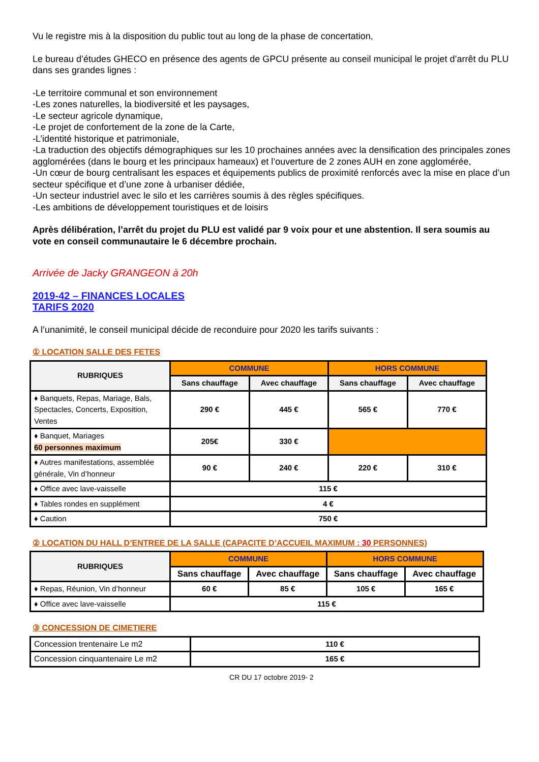Vu le registre mis à la disposition du public tout au long de la phase de concertation,
Le bureau d’études GHECO en présence des agents de GPCU présente au conseil municipal le projet d’arrêt du PLU dans ses grandes lignes :
-Le territoire communal et son environnement
-Les zones naturelles, la biodiversité et les paysages,
-Le secteur agricole dynamique,
-Le projet de confortement de la zone de la Carte,
-L’identité historique et patrimoniale,
-La traduction des objectifs démographiques sur les 10 prochaines années avec la densification des principales zones agglomérées (dans le bourg et les principaux hameaux) et l’ouverture de 2 zones AUH en zone agglomérée,
-Un cœur de bourg centralisant les espaces et équipements publics de proximité renforcés avec la mise en place d’un secteur spécifique et d’une zone à urbaniser dédiée,
-Un secteur industriel avec le silo et les carrières soumis à des règles spécifiques.
-Les ambitions de développement touristiques et de loisirs
Après délibération, l’arrêt du projet du PLU est validé par 9 voix pour et une abstention. Il sera soumis au vote en conseil communautaire le 6 décembre prochain.
Arrivée de Jacky GRANGEON à 20h
2019-42 – FINANCES LOCALES
TARIFS 2020
A l’unanimité, le conseil municipal décide de reconduire pour 2020 les tarifs suivants :
① LOCATION SALLE DES FETES
| RUBRIQUES | COMMUNE | | HORS COMMUNE | |
| --- | --- | --- | --- | --- |
| | Sans chauffage | Avec chauffage | Sans chauffage | Avec chauffage |
| ♦ Banquets, Repas, Mariage, Bals, Spectacles, Concerts, Exposition, Ventes | 290 € | 445 € | 565 € | 770 € |
| ♦ Banquet, Mariages 60 personnes maximum | 205€ | 330 € | | |
| ♦ Autres manifestations, assemblée générale, Vin d’honneur | 90 € | 240 € | 220 € | 310 € |
| ♦ Office avec lave-vaisselle | 115 € | | | |
| ♦ Tables rondes en supplément | 4 € | | | |
| ♦ Caution | 750 € | | | |
② LOCATION DU HALL D’ENTREE DE LA SALLE (CAPACITE D’ACCUEIL MAXIMUM : 30 PERSONNES)
| RUBRIQUES | COMMUNE | | HORS COMMUNE | |
| --- | --- | --- | --- | --- |
| | Sans chauffage | Avec chauffage | Sans chauffage | Avec chauffage |
| ♦ Repas, Réunion, Vin d’honneur | 60 € | 85 € | 105 € | 165 € |
| ♦ Office avec lave-vaisselle | 115 € | | | |
③ CONCESSION DE CIMETIERE
| Concession trentenaire Le m2 | 110 € |
| Concession cinquantenaire Le m2 | 165 € |
CR DU 17 octobre 2019- 2